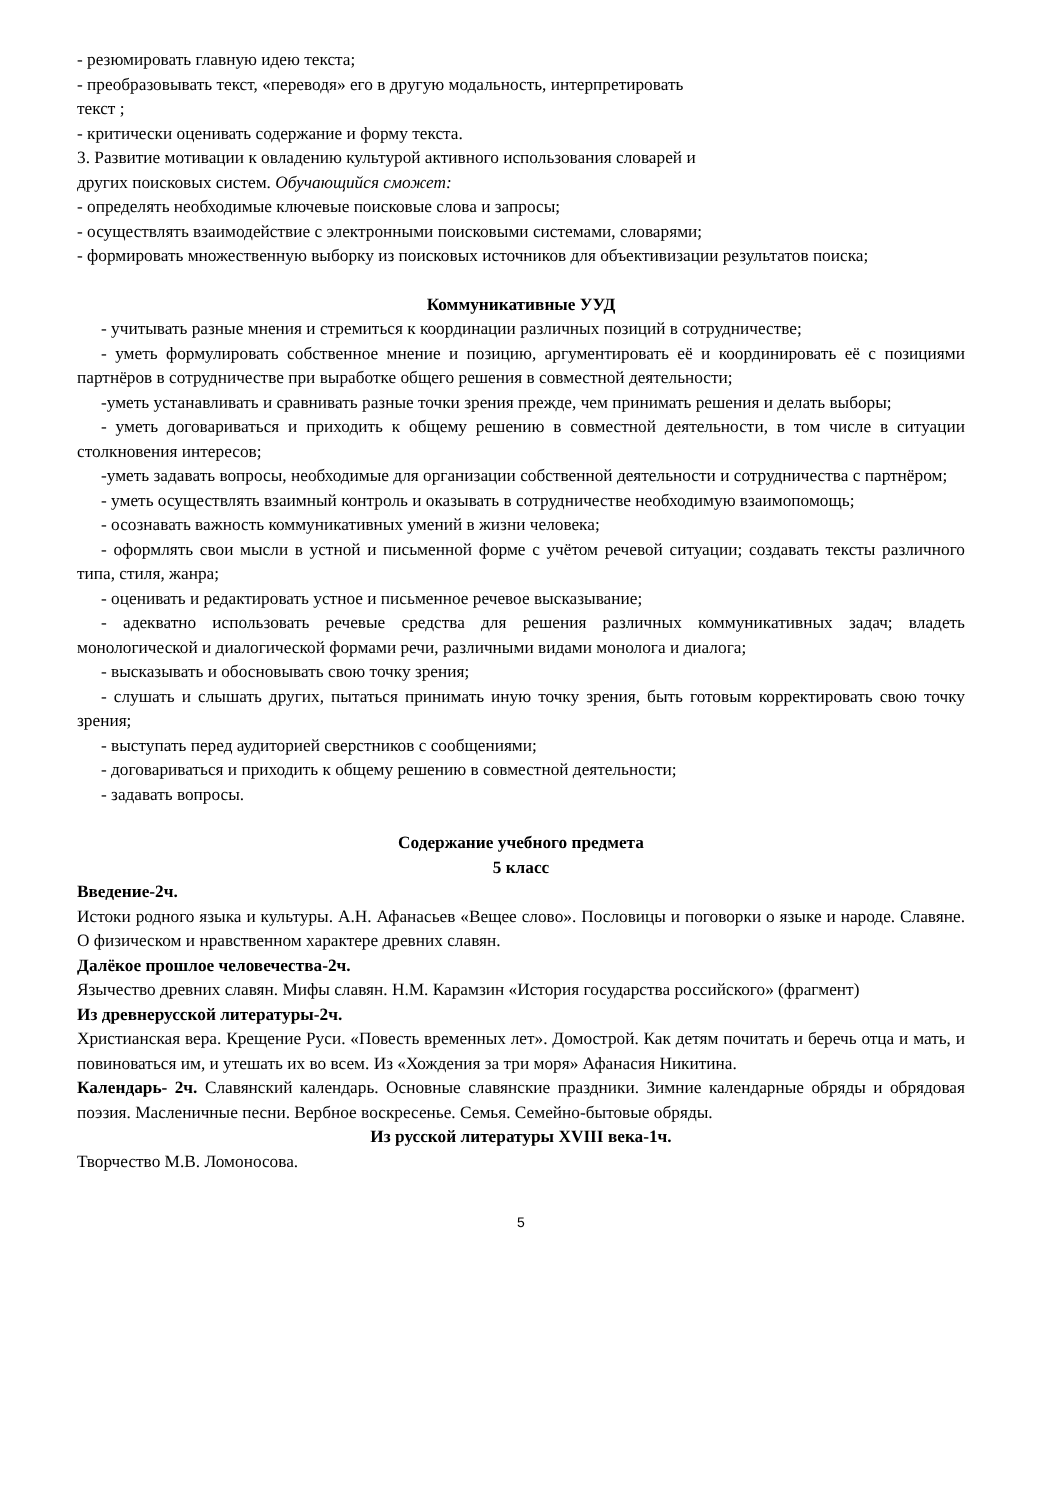- резюмировать главную идею текста;
- преобразовывать текст, «переводя» его в другую модальность, интерпретировать
текст ;
- критически оценивать содержание и форму текста.
3. Развитие мотивации к овладению культурой активного использования словарей и
других поисковых систем. Обучающийся сможет:
- определять необходимые ключевые поисковые слова и запросы;
- осуществлять взаимодействие с электронными поисковыми системами, словарями;
- формировать множественную выборку из поисковых источников для объективизации результатов поиска;
Коммуникативные УУД
- учитывать разные мнения и стремиться к координации различных позиций в сотрудничестве;
- уметь формулировать собственное мнение и позицию, аргументировать её и координировать её с позициями партнёров в сотрудничестве при выработке общего решения в совместной деятельности;
-уметь устанавливать и сравнивать разные точки зрения прежде, чем принимать решения и делать выборы;
- уметь договариваться и приходить к общему решению в совместной деятельности, в том числе в ситуации столкновения интересов;
-уметь задавать вопросы, необходимые для организации собственной деятельности и сотрудничества с партнёром;
- уметь осуществлять взаимный контроль и оказывать в сотрудничестве необходимую взаимопомощь;
- осознавать важность коммуникативных умений в жизни человека;
- оформлять свои мысли в устной и письменной форме с учётом речевой ситуации; создавать тексты различного типа, стиля, жанра;
- оценивать и редактировать устное и письменное речевое высказывание;
- адекватно использовать речевые средства для решения различных коммуникативных задач; владеть монологической и диалогической формами речи, различными видами монолога и диалога;
- высказывать и обосновывать свою точку зрения;
- слушать и слышать других, пытаться принимать иную точку зрения, быть готовым корректировать свою точку зрения;
- выступать перед аудиторией сверстников с сообщениями;
- договариваться и приходить к общему решению в совместной деятельности;
- задавать вопросы.
Содержание учебного предмета
5 класс
Введение-2ч.
Истоки родного языка и культуры. А.Н. Афанасьев «Вещее слово». Пословицы и поговорки о языке и народе. Славяне. О физическом и нравственном характере древних славян.
Далёкое прошлое человечества-2ч.
Язычество древних славян. Мифы славян. Н.М. Карамзин «История государства российского» (фрагмент)
Из древнерусской литературы-2ч.
Христианская вера. Крещение Руси. «Повесть временных лет». Домострой. Как детям почитать и беречь отца и мать, и повиноваться им, и утешать их во всем. Из «Хождения за три моря» Афанасия Никитина.
Календарь- 2ч. Славянский календарь. Основные славянские праздники. Зимние календарные обряды и обрядовая поэзия. Масленичные песни. Вербное воскресенье. Семья. Семейно-бытовые обряды.
Из русской литературы XVIII века-1ч.
Творчество М.В. Ломоносова.
5